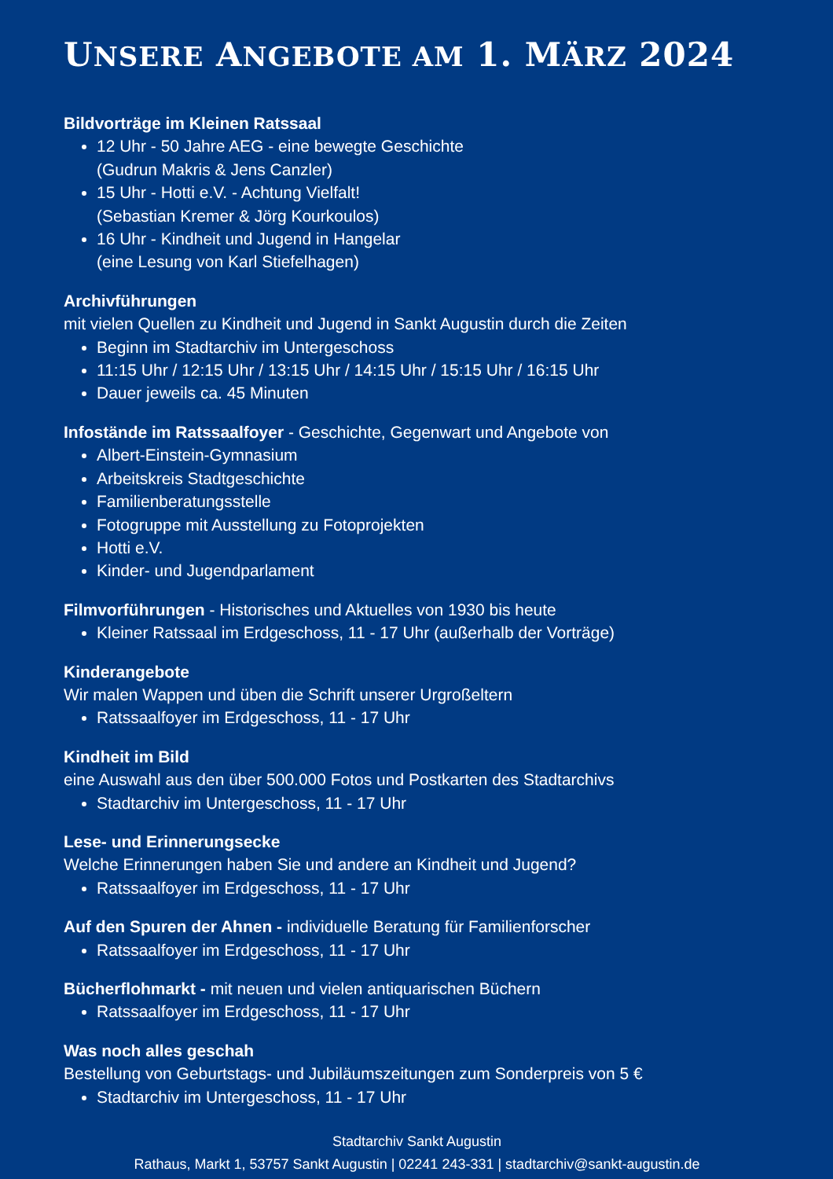UNSERE ANGEBOTE AM 1. MÄRZ 2024
Bildvorträge im Kleinen Ratssaal
12 Uhr - 50 Jahre AEG - eine bewegte Geschichte
(Gudrun Makris & Jens Canzler)
15 Uhr - Hotti e.V. - Achtung Vielfalt!
(Sebastian Kremer & Jörg Kourkoulos)
16 Uhr - Kindheit und Jugend in Hangelar
(eine Lesung von Karl Stiefelhagen)
Archivführungen
mit vielen Quellen zu Kindheit und Jugend in Sankt Augustin durch die Zeiten
Beginn im Stadtarchiv im Untergeschoss
11:15 Uhr / 12:15 Uhr / 13:15 Uhr / 14:15 Uhr / 15:15 Uhr / 16:15 Uhr
Dauer jeweils ca. 45 Minuten
Infostände im Ratssaalfoyer - Geschichte, Gegenwart und Angebote von
Albert-Einstein-Gymnasium
Arbeitskreis Stadtgeschichte
Familienberatungsstelle
Fotogruppe mit Ausstellung zu Fotoprojekten
Hotti e.V.
Kinder- und Jugendparlament
Filmvorführungen - Historisches und Aktuelles von 1930 bis heute
Kleiner Ratssaal im Erdgeschoss, 11 - 17 Uhr (außerhalb der Vorträge)
Kinderangebote
Wir malen Wappen und üben die Schrift unserer Urgroßeltern
Ratssaalfoyer im Erdgeschoss, 11 - 17 Uhr
Kindheit im Bild
eine Auswahl aus den über 500.000 Fotos und Postkarten des Stadtarchivs
Stadtarchiv im Untergeschoss, 11 - 17 Uhr
Lese- und Erinnerungsecke
Welche Erinnerungen haben Sie und andere an Kindheit und Jugend?
Ratssaalfoyer im Erdgeschoss, 11 - 17 Uhr
Auf den Spuren der Ahnen - individuelle Beratung für Familienforscher
Ratssaalfoyer im Erdgeschoss, 11 - 17 Uhr
Bücherflohmarkt - mit neuen und vielen antiquarischen Büchern
Ratssaalfoyer im Erdgeschoss, 11 - 17 Uhr
Was noch alles geschah
Bestellung von Geburtstags- und Jubiläumszeitungen zum Sonderpreis von 5 €
Stadtarchiv im Untergeschoss, 11 - 17 Uhr
Stadtarchiv Sankt Augustin
Rathaus, Markt 1, 53757 Sankt Augustin | 02241 243-331 | stadtarchiv@sankt-augustin.de